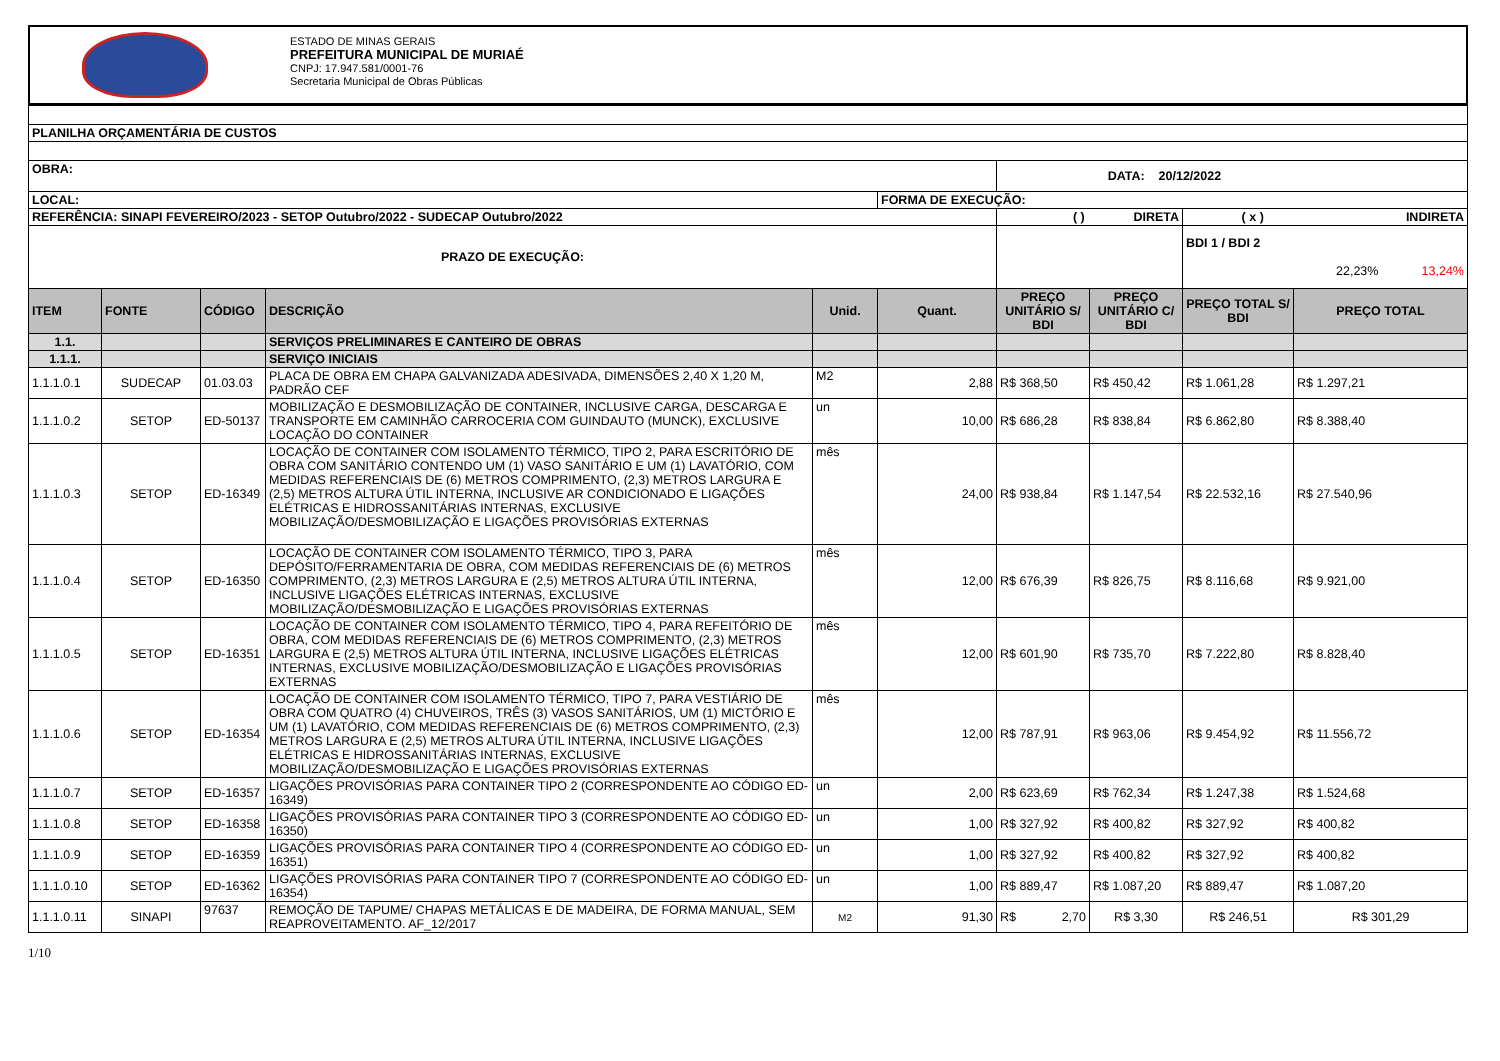ESTADO DE MINAS GERAIS
PREFEITURA MUNICIPAL DE MURIAÉ
CNPJ: 17.947.581/0001-76
Secretaria Municipal de Obras Públicas
| PLANILHA ORÇAMENTÁRIA DE CUSTOS | | | | | | | | | |
| OBRA: | | | | | | DATA: 20/12/2022 | | | |
| LOCAL: | | | | | FORMA DE EXECUÇÃO: | | | | |
| REFERÊNCIA: SINAPI FEVEREIRO/2023 - SETOP Outubro/2022 - SUDECAP Outubro/2022 | | | | | | ( ) DIRETA | | ( x ) INDIRETA | |
| PRAZO DE EXECUÇÃO: | | | | | | | | BDI 1 / BDI 2 22,23% 13,24% | |
| ITEM | FONTE | CÓDIGO | DESCRIÇÃO | Unid. | Quant. | PREÇO UNITÁRIO S/ BDI | PREÇO UNITÁRIO C/ BDI | PREÇO TOTAL S/ BDI | PREÇO TOTAL |
| 1.1. | | | SERVIÇOS PRELIMINARES E CANTEIRO DE OBRAS | | | | | | |
| 1.1.1. | | | SERVIÇO INICIAIS | | | | | | |
| 1.1.1.0.1 | SUDECAP | 01.03.03 | PLACA DE OBRA EM CHAPA GALVANIZADA ADESIVADA, DIMENSÕES 2,40 X 1,20 M, PADRÃO CEF | M2 | 2,88 | R$ 368,50 | R$ 450,42 | R$ 1.061,28 | R$ 1.297,21 |
| 1.1.1.0.2 | SETOP | ED-50137 | MOBILIZAÇÃO E DESMOBILIZAÇÃO DE CONTAINER, INCLUSIVE CARGA, DESCARGA E TRANSPORTE EM CAMINHÃO CARROCERIA COM GUINDAUTO (MUNCK), EXCLUSIVE LOCAÇÃO DO CONTAINER | un | 10,00 | R$ 686,28 | R$ 838,84 | R$ 6.862,80 | R$ 8.388,40 |
| 1.1.1.0.3 | SETOP | ED-16349 | LOCAÇÃO DE CONTAINER COM ISOLAMENTO TÉRMICO, TIPO 2, PARA ESCRITÓRIO DE OBRA COM SANITÁRIO CONTENDO UM (1) VASO SANITÁRIO E UM (1) LAVATÓRIO, COM MEDIDAS REFERENCIAIS DE (6) METROS COMPRIMENTO, (2,3) METROS LARGURA E (2,5) METROS ALTURA ÚTIL INTERNA, INCLUSIVE AR CONDICIONADO E LIGAÇÕES ELÉTRICAS E HIDROSSANITÁRIAS INTERNAS, EXCLUSIVE MOBILIZAÇÃO/DESMOBILIZAÇÃO E LIGAÇÕES PROVISÓRIAS EXTERNAS | mês | 24,00 | R$ 938,84 | R$ 1.147,54 | R$ 22.532,16 | R$ 27.540,96 |
| 1.1.1.0.4 | SETOP | ED-16350 | LOCAÇÃO DE CONTAINER COM ISOLAMENTO TÉRMICO, TIPO 3, PARA DEPÓSITO/FERRAMENTARIA DE OBRA, COM MEDIDAS REFERENCIAIS DE (6) METROS COMPRIMENTO, (2,3) METROS LARGURA E (2,5) METROS ALTURA ÚTIL INTERNA, INCLUSIVE LIGAÇÕES ELÉTRICAS INTERNAS, EXCLUSIVE MOBILIZAÇÃO/DESMOBILIZAÇÃO E LIGAÇÕES PROVISÓRIAS EXTERNAS | mês | 12,00 | R$ 676,39 | R$ 826,75 | R$ 8.116,68 | R$ 9.921,00 |
| 1.1.1.0.5 | SETOP | ED-16351 | LOCAÇÃO DE CONTAINER COM ISOLAMENTO TÉRMICO, TIPO 4, PARA REFEITÓRIO DE OBRA, COM MEDIDAS REFERENCIAIS DE (6) METROS COMPRIMENTO, (2,3) METROS LARGURA E (2,5) METROS ALTURA ÚTIL INTERNA, INCLUSIVE LIGAÇÕES ELÉTRICAS INTERNAS, EXCLUSIVE MOBILIZAÇÃO/DESMOBILIZAÇÃO E LIGAÇÕES PROVISÓRIAS EXTERNAS | mês | 12,00 | R$ 601,90 | R$ 735,70 | R$ 7.222,80 | R$ 8.828,40 |
| 1.1.1.0.6 | SETOP | ED-16354 | LOCAÇÃO DE CONTAINER COM ISOLAMENTO TÉRMICO, TIPO 7, PARA VESTIÁRIO DE OBRA COM QUATRO (4) CHUVEIROS, TRÊS (3) VASOS SANITÁRIOS, UM (1) MICTÓRIO E UM (1) LAVATÓRIO, COM MEDIDAS REFERENCIAIS DE (6) METROS COMPRIMENTO, (2,3) METROS LARGURA E (2,5) METROS ALTURA ÚTIL INTERNA, INCLUSIVE LIGAÇÕES ELÉTRICAS E HIDROSSANITÁRIAS INTERNAS, EXCLUSIVE MOBILIZAÇÃO/DESMOBILIZAÇÃO E LIGAÇÕES PROVISÓRIAS EXTERNAS | mês | 12,00 | R$ 787,91 | R$ 963,06 | R$ 9.454,92 | R$ 11.556,72 |
| 1.1.1.0.7 | SETOP | ED-16357 | LIGAÇÕES PROVISÓRIAS PARA CONTAINER TIPO 2 (CORRESPONDENTE AO CÓDIGO ED-16349) | un | 2,00 | R$ 623,69 | R$ 762,34 | R$ 1.247,38 | R$ 1.524,68 |
| 1.1.1.0.8 | SETOP | ED-16358 | LIGAÇÕES PROVISÓRIAS PARA CONTAINER TIPO 3 (CORRESPONDENTE AO CÓDIGO ED-16350) | un | 1,00 | R$ 327,92 | R$ 400,82 | R$ 327,92 | R$ 400,82 |
| 1.1.1.0.9 | SETOP | ED-16359 | LIGAÇÕES PROVISÓRIAS PARA CONTAINER TIPO 4 (CORRESPONDENTE AO CÓDIGO ED-16351) | un | 1,00 | R$ 327,92 | R$ 400,82 | R$ 327,92 | R$ 400,82 |
| 1.1.1.0.10 | SETOP | ED-16362 | LIGAÇÕES PROVISÓRIAS PARA CONTAINER TIPO 7 (CORRESPONDENTE AO CÓDIGO ED-16354) | un | 1,00 | R$ 889,47 | R$ 1.087,20 | R$ 889,47 | R$ 1.087,20 |
| 1.1.1.0.11 | SINAPI | 97637 | REMOÇÃO DE TAPUME/ CHAPAS METÁLICAS E DE MADEIRA, DE FORMA MANUAL, SEM REAPROVEITAMENTO. AF_12/2017 | M2 | 91,30 | R$ 2,70 | R$ 3,30 | R$ 246,51 | R$ 301,29 |
1/10